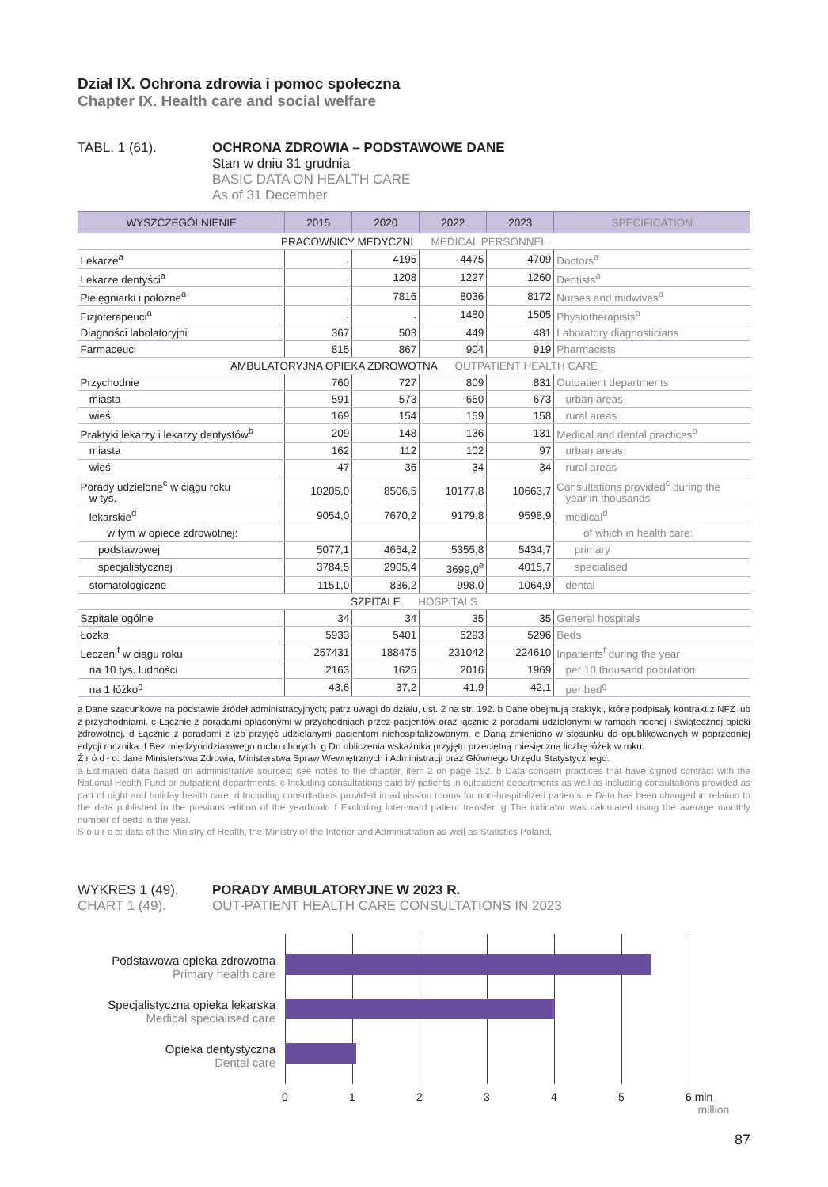Dział IX. Ochrona zdrowia i pomoc społeczna
Chapter IX. Health care and social welfare
TABL. 1 (61). OCHRONA ZDROWIA – PODSTAWOWE DANE
Stan w dniu 31 grudnia
BASIC DATA ON HEALTH CARE
As of 31 December
| WYSZCZEGÓLNIENIE | 2015 | 2020 | 2022 | 2023 | SPECIFICATION |
| --- | --- | --- | --- | --- | --- |
| PRACOWNICY MEDYCZNI MEDICAL PERSONNEL | | | | | |
| Lekarze<sup>a</sup> | . | 4195 | 4475 | 4709 | Doctors<sup>a</sup> |
| Lekarze dentyści<sup>a</sup> | . | 1208 | 1227 | 1260 | Dentists<sup>a</sup> |
| Pielęgniarki i położne<sup>a</sup> | . | 7816 | 8036 | 8172 | Nurses and midwives<sup>a</sup> |
| Fizjoterapeuci<sup>a</sup> | . | . | 1480 | 1505 | Physiotherapists<sup>a</sup> |
| Diagności labolatoryjni | 367 | 503 | 449 | 481 | Laboratory diagnosticians |
| Farmaceuci | 815 | 867 | 904 | 919 | Pharmacists |
| AMBULATORYJNA OPIEKA ZDROWOTNA OUTPATIENT HEALTH CARE | | | | | |
| Przychodnie | 760 | 727 | 809 | 831 | Outpatient departments |
| miasta | 591 | 573 | 650 | 673 | urban areas |
| wieś | 169 | 154 | 159 | 158 | rural areas |
| Praktyki lekarzy i lekarzy dentystów<sup>b</sup> | 209 | 148 | 136 | 131 | Medical and dental practices<sup>b</sup> |
| miasta | 162 | 112 | 102 | 97 | urban areas |
| wieś | 47 | 36 | 34 | 34 | rural areas |
| Porady udzielone<sup>c</sup> w ciągu roku w tys. | 10205,0 | 8506,5 | 10177,8 | 10663,7 | Consultations provided<sup>c</sup> during the year in thousands |
| lekarskie<sup>d</sup> | 9054,0 | 7670,2 | 9179,8 | 9598,9 | medical<sup>d</sup> |
| w tym w opiece zdrowotnej: | | | | | of which in health care: |
| podstawowej | 5077,1 | 4654,2 | 5355,8 | 5434,7 | primary |
| specjalistycznej | 3784,5 | 2905,4 | 3699,0<sup>e</sup> | 4015,7 | specialised |
| stomatologiczne | 1151,0 | 836,2 | 998,0 | 1064,9 | dental |
| SZPITALE HOSPITALS | | | | | |
| Szpitale ogólne | 34 | 34 | 35 | 35 | General hospitals |
| Łóżka | 5933 | 5401 | 5293 | 5296 | Beds |
| Leczeni<sup>f</sup> w ciągu roku | 257431 | 188475 | 231042 | 224610 | Inpatients<sup>f</sup> during the year |
| na 10 tys. ludności | 2163 | 1625 | 2016 | 1969 | per 10 thousand population |
| na 1 łóżko<sup>g</sup> | 43,6 | 37,2 | 41,9 | 42,1 | per bed<sup>g</sup> |
a Dane szacunkowe na podstawie źródeł administracyjnych; patrz uwagi do działu, ust. 2 na str. 192. b Dane obejmują praktyki, które podpisały kontrakt z NFZ lub z przychodniami. c Łącznie z poradami opłaconymi w przychodniach przez pacjentów oraz łącznie z poradami udzielonymi w ramach nocnej i świątecznej opieki zdrowotnej. d Łącznie z poradami z izb przyjęć udzielanymi pacjentom niehospitalizowanym. e Daną zmieniono w stosunku do opublikowanych w poprzedniej edycji rocznika. f Bez międzyoddziałowego ruchu chorych. g Do obliczenia wskaźnika przyjęto przeciętną miesięczną liczbę łóżek w roku.
Ź r ó d ł o: dane Ministerstwa Zdrowia, Ministerstwa Spraw Wewnętrznych i Administracji oraz Głównego Urzędu Statystycznego.
a Estimated data based on administrative sources; see notes to the chapter, item 2 on page 192. b Data concern practices that have signed contract with the National Health Fund or outpatient departments. c Including consultations paid by patients in outpatient departments as well as including consultations provided as part of night and holiday health care. d Including consultations provided in admission rooms for non-hospitalized patients. e Data has been changed in relation to the data published in the previous edition of the yearbook. f Excluding inter-ward patient transfer. g The indicator was calculated using the average monthly number of beds in the year.
S o u r c e: data of the Ministry of Health, the Ministry of the Interior and Administration as well as Statistics Poland.
WYKRES 1 (49). PORADY AMBULATORYJNE W 2023 R.
CHART 1 (49). OUT-PATIENT HEALTH CARE CONSULTATIONS IN 2023
Podstawowa opieka zdrowotna
Primary health care
Specjalistyczna opieka lekarska
Medical specialised care
Opieka dentystyczna
Dental care
0 1 2 3 4 5 6 mln
million
87